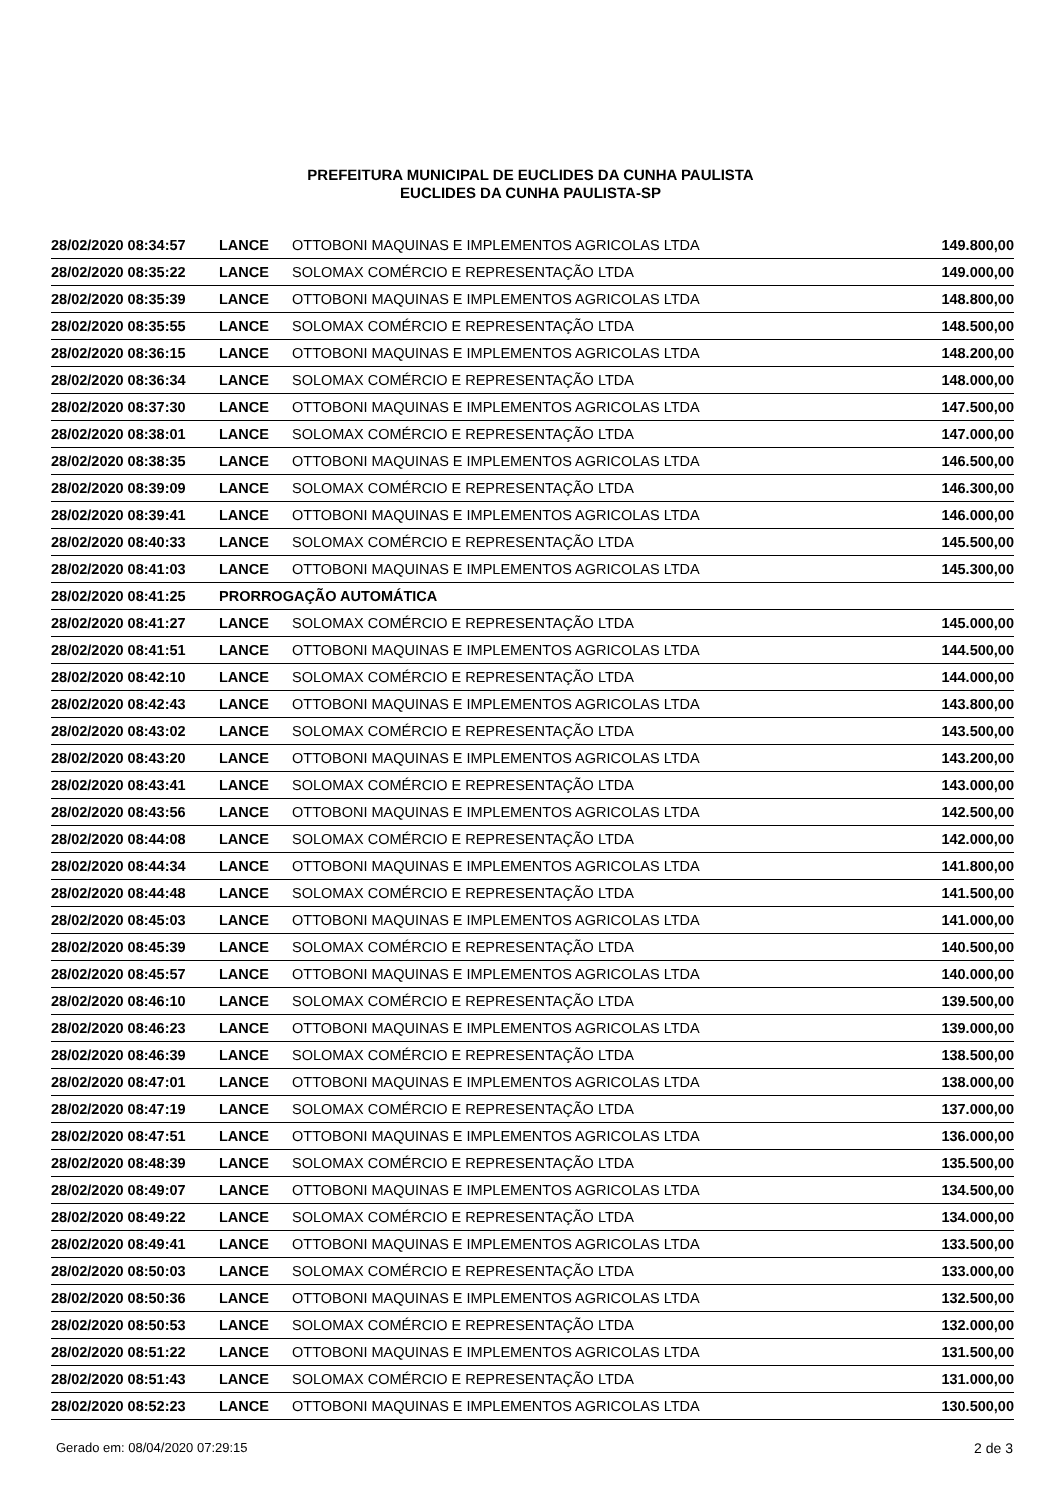PREFEITURA MUNICIPAL DE EUCLIDES DA CUNHA PAULISTA
EUCLIDES DA CUNHA PAULISTA-SP
| 28/02/2020 08:34:57 | LANCE | OTTOBONI MAQUINAS E IMPLEMENTOS AGRICOLAS LTDA | 149.800,00 |
| 28/02/2020 08:35:22 | LANCE | SOLOMAX COMÉRCIO E REPRESENTAÇÃO LTDA | 149.000,00 |
| 28/02/2020 08:35:39 | LANCE | OTTOBONI MAQUINAS E IMPLEMENTOS AGRICOLAS LTDA | 148.800,00 |
| 28/02/2020 08:35:55 | LANCE | SOLOMAX COMÉRCIO E REPRESENTAÇÃO LTDA | 148.500,00 |
| 28/02/2020 08:36:15 | LANCE | OTTOBONI MAQUINAS E IMPLEMENTOS AGRICOLAS LTDA | 148.200,00 |
| 28/02/2020 08:36:34 | LANCE | SOLOMAX COMÉRCIO E REPRESENTAÇÃO LTDA | 148.000,00 |
| 28/02/2020 08:37:30 | LANCE | OTTOBONI MAQUINAS E IMPLEMENTOS AGRICOLAS LTDA | 147.500,00 |
| 28/02/2020 08:38:01 | LANCE | SOLOMAX COMÉRCIO E REPRESENTAÇÃO LTDA | 147.000,00 |
| 28/02/2020 08:38:35 | LANCE | OTTOBONI MAQUINAS E IMPLEMENTOS AGRICOLAS LTDA | 146.500,00 |
| 28/02/2020 08:39:09 | LANCE | SOLOMAX COMÉRCIO E REPRESENTAÇÃO LTDA | 146.300,00 |
| 28/02/2020 08:39:41 | LANCE | OTTOBONI MAQUINAS E IMPLEMENTOS AGRICOLAS LTDA | 146.000,00 |
| 28/02/2020 08:40:33 | LANCE | SOLOMAX COMÉRCIO E REPRESENTAÇÃO LTDA | 145.500,00 |
| 28/02/2020 08:41:03 | LANCE | OTTOBONI MAQUINAS E IMPLEMENTOS AGRICOLAS LTDA | 145.300,00 |
| 28/02/2020 08:41:25 | PRORROGAÇÃO AUTOMÁTICA | | |
| 28/02/2020 08:41:27 | LANCE | SOLOMAX COMÉRCIO E REPRESENTAÇÃO LTDA | 145.000,00 |
| 28/02/2020 08:41:51 | LANCE | OTTOBONI MAQUINAS E IMPLEMENTOS AGRICOLAS LTDA | 144.500,00 |
| 28/02/2020 08:42:10 | LANCE | SOLOMAX COMÉRCIO E REPRESENTAÇÃO LTDA | 144.000,00 |
| 28/02/2020 08:42:43 | LANCE | OTTOBONI MAQUINAS E IMPLEMENTOS AGRICOLAS LTDA | 143.800,00 |
| 28/02/2020 08:43:02 | LANCE | SOLOMAX COMÉRCIO E REPRESENTAÇÃO LTDA | 143.500,00 |
| 28/02/2020 08:43:20 | LANCE | OTTOBONI MAQUINAS E IMPLEMENTOS AGRICOLAS LTDA | 143.200,00 |
| 28/02/2020 08:43:41 | LANCE | SOLOMAX COMÉRCIO E REPRESENTAÇÃO LTDA | 143.000,00 |
| 28/02/2020 08:43:56 | LANCE | OTTOBONI MAQUINAS E IMPLEMENTOS AGRICOLAS LTDA | 142.500,00 |
| 28/02/2020 08:44:08 | LANCE | SOLOMAX COMÉRCIO E REPRESENTAÇÃO LTDA | 142.000,00 |
| 28/02/2020 08:44:34 | LANCE | OTTOBONI MAQUINAS E IMPLEMENTOS AGRICOLAS LTDA | 141.800,00 |
| 28/02/2020 08:44:48 | LANCE | SOLOMAX COMÉRCIO E REPRESENTAÇÃO LTDA | 141.500,00 |
| 28/02/2020 08:45:03 | LANCE | OTTOBONI MAQUINAS E IMPLEMENTOS AGRICOLAS LTDA | 141.000,00 |
| 28/02/2020 08:45:39 | LANCE | SOLOMAX COMÉRCIO E REPRESENTAÇÃO LTDA | 140.500,00 |
| 28/02/2020 08:45:57 | LANCE | OTTOBONI MAQUINAS E IMPLEMENTOS AGRICOLAS LTDA | 140.000,00 |
| 28/02/2020 08:46:10 | LANCE | SOLOMAX COMÉRCIO E REPRESENTAÇÃO LTDA | 139.500,00 |
| 28/02/2020 08:46:23 | LANCE | OTTOBONI MAQUINAS E IMPLEMENTOS AGRICOLAS LTDA | 139.000,00 |
| 28/02/2020 08:46:39 | LANCE | SOLOMAX COMÉRCIO E REPRESENTAÇÃO LTDA | 138.500,00 |
| 28/02/2020 08:47:01 | LANCE | OTTOBONI MAQUINAS E IMPLEMENTOS AGRICOLAS LTDA | 138.000,00 |
| 28/02/2020 08:47:19 | LANCE | SOLOMAX COMÉRCIO E REPRESENTAÇÃO LTDA | 137.000,00 |
| 28/02/2020 08:47:51 | LANCE | OTTOBONI MAQUINAS E IMPLEMENTOS AGRICOLAS LTDA | 136.000,00 |
| 28/02/2020 08:48:39 | LANCE | SOLOMAX COMÉRCIO E REPRESENTAÇÃO LTDA | 135.500,00 |
| 28/02/2020 08:49:07 | LANCE | OTTOBONI MAQUINAS E IMPLEMENTOS AGRICOLAS LTDA | 134.500,00 |
| 28/02/2020 08:49:22 | LANCE | SOLOMAX COMÉRCIO E REPRESENTAÇÃO LTDA | 134.000,00 |
| 28/02/2020 08:49:41 | LANCE | OTTOBONI MAQUINAS E IMPLEMENTOS AGRICOLAS LTDA | 133.500,00 |
| 28/02/2020 08:50:03 | LANCE | SOLOMAX COMÉRCIO E REPRESENTAÇÃO LTDA | 133.000,00 |
| 28/02/2020 08:50:36 | LANCE | OTTOBONI MAQUINAS E IMPLEMENTOS AGRICOLAS LTDA | 132.500,00 |
| 28/02/2020 08:50:53 | LANCE | SOLOMAX COMÉRCIO E REPRESENTAÇÃO LTDA | 132.000,00 |
| 28/02/2020 08:51:22 | LANCE | OTTOBONI MAQUINAS E IMPLEMENTOS AGRICOLAS LTDA | 131.500,00 |
| 28/02/2020 08:51:43 | LANCE | SOLOMAX COMÉRCIO E REPRESENTAÇÃO LTDA | 131.000,00 |
| 28/02/2020 08:52:23 | LANCE | OTTOBONI MAQUINAS E IMPLEMENTOS AGRICOLAS LTDA | 130.500,00 |
Gerado em: 08/04/2020 07:29:15 2 de 3